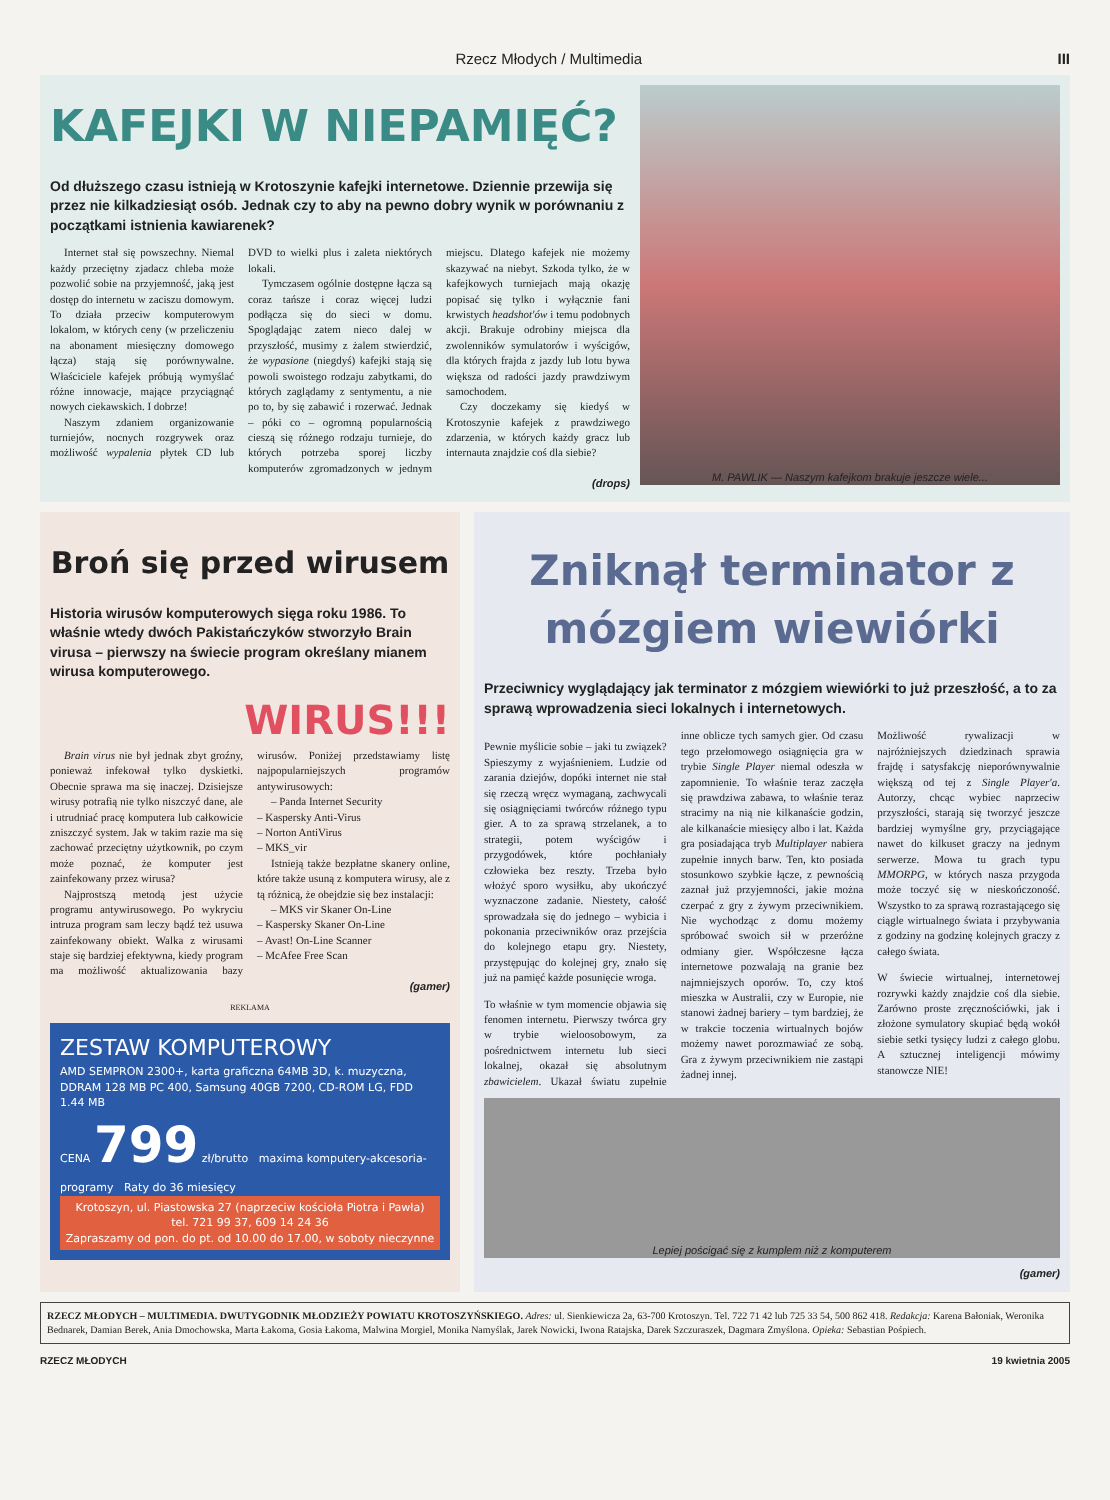Rzecz Młodych / Multimedia III
KAFEJKI W NIEPAMIĘĆ?
Od dłuższego czasu istnieją w Krotoszynie kafejki internetowe. Dziennie przewija się przez nie kilkadziesiąt osób. Jednak czy to aby na pewno dobry wynik w porównaniu z początkami istnienia kawiarenek?
Internet stał się powszechny. Niemal każdy przeciętny zjadacz chleba może pozwolić sobie na przyjemność, jaką jest dostęp do internetu w zaciszu domowym. To działa przeciw komputerowym lokalom, w których ceny (w przeliczeniu na abonament miesięczny domowego łącza) stają się porównywalne. Właściciele kafejek próbują wymyślać różne innowacje, mające przyciągnąć nowych ciekawskich. I dobrze!
Naszym zdaniem organizowanie turniejów, nocnych rozgrywek oraz możliwość wypalenia płytek CD lub DVD to wielki plus i zaleta niektórych lokali.
Tymczasem ogólnie dostępne łącza są coraz tańsze i coraz więcej ludzi podłącza się do sieci w domu. Spoglądając zatem nieco dalej w przyszłość, musimy z żalem stwierdzić, że wypasione (niegdyś) kafejki stają się powoli swoistego rodzaju zabytkami, do których zaglądamy z sentymentu, a nie po to, by się zabawić i rozerwać. Jednak – póki co – ogromną popularnością cieszą się różnego rodzaju turnieje, do których potrzeba sporej liczby komputerów zgromadzonych w jednym miejscu. Dlatego kafejek nie możemy skazywać na niebyt. Szkoda tylko, że w kafejkowych turniejach mają okazję popisać się tylko i wyłącznie fani krwistych headshot'ów i temu podobnych akcji. Brakuje odrobiny miejsca dla zwolenników symulatorów i wyścigów, dla których frajda z jazdy lub lotu bywa większa od radości jazdy prawdziwym samochodem.
Czy doczekamy się kiedyś w Krotoszynie kafejek z prawdziwego zdarzenia, w których każdy gracz lub internauta znajdzie coś dla siebie?
(drops)
M. PAWLIK — Naszym kafejkom brakuje jeszcze wiele...
Broń się przed wirusem
Historia wirusów komputerowych sięga roku 1986. To właśnie wtedy dwóch Pakistańczyków stworzyło Brain virusa – pierwszy na świecie program określany mianem wirusa komputerowego.
WIRUS!!!
Brain virus nie był jednak zbyt groźny, ponieważ infekował tylko dyskietki. Obecnie sprawa ma się inaczej. Dzisiejsze wirusy potrafią nie tylko niszczyć dane, ale i utrudniać pracę komputera lub całkowicie zniszczyć system. Jak w takim razie ma się zachować przeciętny użytkownik, po czym może poznać, że komputer jest zainfekowany przez wirusa?
Najprostszą metodą jest użycie programu antywirusowego. Po wykryciu intruza program sam leczy bądź też usuwa zainfekowany obiekt. Walka z wirusami staje się bardziej efektywna, kiedy program ma możliwość aktualizowania bazy wirusów. Poniżej przedstawiamy listę najpopularniejszych programów antywirusowych:
– Panda Internet Security
– Kaspersky Anti-Virus
– Norton AntiVirus
– MKS_vir
Istnieją także bezpłatne skanery online, które także usuną z komputera wirusy, ale z tą różnicą, że obejdzie się bez instalacji:
– MKS vir Skaner On-Line
– Kaspersky Skaner On-Line
– Avast! On-Line Scanner
– McAfee Free Scan
(gamer)
REKLAMA
ZESTAW KOMPUTEROWY
AMD SEMPRON 2300+, karta graficzna 64MB 3D, k. muzyczna, DDRAM 128 MB PC 400, Samsung 40GB 7200, CD-ROM LG, FDD 1.44 MB
CENA 799 zł/brutto maxima komputery-akcesoria-programy Raty do 36 miesięcy
Krotoszyn, ul. Piastowska 27 (naprzeciw kościoła Piotra i Pawła)
tel. 721 99 37, 609 14 24 36
Zapraszamy od pon. do pt. od 10.00 do 17.00, w soboty nieczynne
Zniknął terminator z mózgiem wiewiórki
Przeciwnicy wyglądający jak terminator z mózgiem wiewiórki to już przeszłość, a to za sprawą wprowadzenia sieci lokalnych i internetowych.
Pewnie myślicie sobie – jaki tu związek? Spieszymy z wyjaśnieniem. Ludzie od zarania dziejów, dopóki internet nie stał się rzeczą wręcz wymaganą, zachwycali się osiągnięciami twórców różnego typu gier. A to za sprawą strzelanek, a to strategii, potem wyścigów i przygodówek, które pochłaniały człowieka bez reszty. Trzeba było włożyć sporo wysiłku, aby ukończyć wyznaczone zadanie. Niestety, całość sprowadzała się do jednego – wybicia i pokonania przeciwników oraz przejścia do kolejnego etapu gry. Niestety, przystępując do kolejnej gry, znało się już na pamięć każde posunięcie wroga.
To właśnie w tym momencie objawia się fenomen internetu. Pierwszy twórca gry w trybie wieloosobowym, za pośrednictwem internetu lub sieci lokalnej, okazał się absolutnym zbawicielem. Ukazał światu zupełnie inne oblicze tych samych gier. Od czasu tego przełomowego osiągnięcia gra w trybie Single Player niemal odeszła w zapomnienie. To właśnie teraz zaczęła się prawdziwa zabawa, to właśnie teraz stracimy na nią nie kilkanaście godzin, ale kilkanaście miesięcy albo i lat. Każda gra posiadająca tryb Multiplayer nabiera zupełnie innych barw. Ten, kto posiada stosunkowo szybkie łącze, z pewnością zaznał już przyjemności, jakie można czerpać z gry z żywym przeciwnikiem. Nie wychodząc z domu możemy spróbować swoich sił w przeróżne odmiany gier. Współczesne łącza internetowe pozwalają na granie bez najmniejszych oporów. To, czy ktoś mieszka w Australii, czy w Europie, nie stanowi żadnej bariery – tym bardziej, że w trakcie toczenia wirtualnych bojów możemy nawet porozmawiać ze sobą. Gra z żywym przeciwnikiem nie zastąpi żadnej innej.
Możliwość rywalizacji w najróżniejszych dziedzinach sprawia frajdę i satysfakcję nieporównywalnie większą od tej z Single Player'a. Autorzy, chcąc wybiec naprzeciw przyszłości, starają się tworzyć jeszcze bardziej wymyślne gry, przyciągające nawet do kilkuset graczy na jednym serwerze. Mowa tu grach typu MMORPG, w których nasza przygoda może toczyć się w nieskończoność. Wszystko to za sprawą rozrastającego się ciągle wirtualnego świata i przybywania z godziny na godzinę kolejnych graczy z całego świata.
W świecie wirtualnej, internetowej rozrywki każdy znajdzie coś dla siebie. Zarówno proste zręcznościówki, jak i złożone symulatory skupiać będą wokół siebie setki tysięcy ludzi z całego globu. A sztucznej inteligencji mówimy stanowcze NIE!
Lepiej pościgać się z kumplem niż z komputerem
(gamer)
RZECZ MŁODYCH – MULTIMEDIA. DWUTYGODNIK MŁODZIEŻY POWIATU KROTOSZYŃSKIEGO. Adres: ul. Sienkiewicza 2a, 63-700 Krotoszyn. Tel. 722 71 42 lub 725 33 54, 500 862 418. Redakcja: Karena Bałoniak, Weronika Bednarek, Damian Berek, Ania Dmochowska, Marta Łakoma, Gosia Łakoma, Malwina Morgiel, Monika Namyślak, Jarek Nowicki, Iwona Ratajska, Darek Szczuraszek, Dagmara Zmyślona. Opieka: Sebastian Pośpiech.
RZECZ MŁODYCH 19 kwietnia 2005